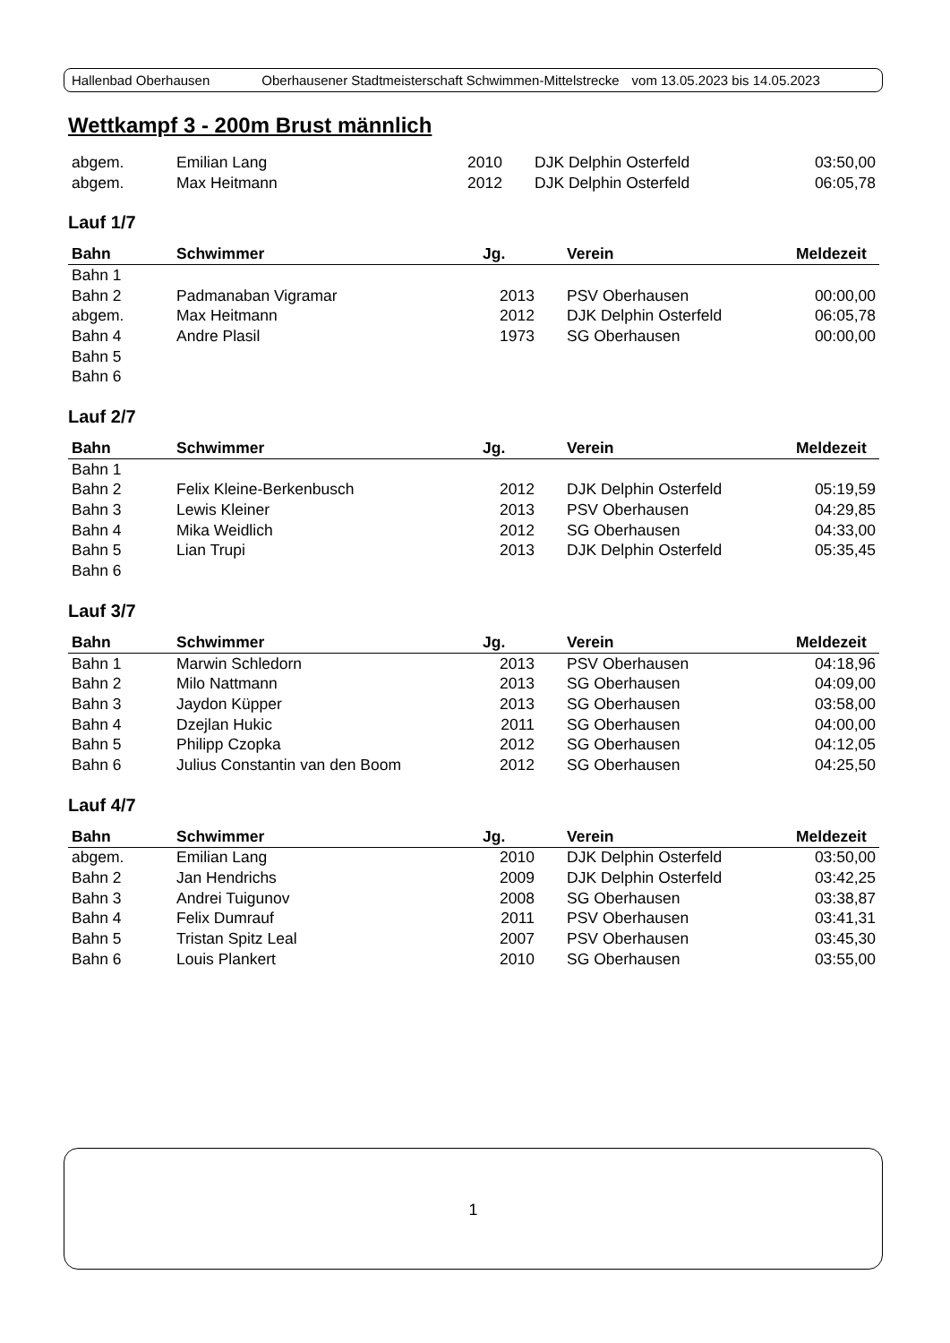Hallenbad Oberhausen Oberhausener Stadtmeisterschaft Schwimmen-Mittelstrecke vom 13.05.2023 bis 14.05.2023
Wettkampf 3 - 200m Brust männlich
| abgem. | Emilian Lang | 2010 | DJK Delphin Osterfeld | 03:50,00 |
| abgem. | Max Heitmann | 2012 | DJK Delphin Osterfeld | 06:05,78 |
Lauf 1/7
| Bahn | Schwimmer | Jg. | Verein | Meldezeit |
| --- | --- | --- | --- | --- |
| Bahn 1 | | | | |
| Bahn 2 | Padmanaban Vigramar | 2013 | PSV Oberhausen | 00:00,00 |
| abgem. | Max Heitmann | 2012 | DJK Delphin Osterfeld | 06:05,78 |
| Bahn 4 | Andre Plasil | 1973 | SG Oberhausen | 00:00,00 |
| Bahn 5 | | | | |
| Bahn 6 | | | | |
Lauf 2/7
| Bahn | Schwimmer | Jg. | Verein | Meldezeit |
| --- | --- | --- | --- | --- |
| Bahn 1 | | | | |
| Bahn 2 | Felix Kleine-Berkenbusch | 2012 | DJK Delphin Osterfeld | 05:19,59 |
| Bahn 3 | Lewis Kleiner | 2013 | PSV Oberhausen | 04:29,85 |
| Bahn 4 | Mika Weidlich | 2012 | SG Oberhausen | 04:33,00 |
| Bahn 5 | Lian Trupi | 2013 | DJK Delphin Osterfeld | 05:35,45 |
| Bahn 6 | | | | |
Lauf 3/7
| Bahn | Schwimmer | Jg. | Verein | Meldezeit |
| --- | --- | --- | --- | --- |
| Bahn 1 | Marwin Schledorn | 2013 | PSV Oberhausen | 04:18,96 |
| Bahn 2 | Milo Nattmann | 2013 | SG Oberhausen | 04:09,00 |
| Bahn 3 | Jaydon Küpper | 2013 | SG Oberhausen | 03:58,00 |
| Bahn 4 | Dzejlan Hukic | 2011 | SG Oberhausen | 04:00,00 |
| Bahn 5 | Philipp Czopka | 2012 | SG Oberhausen | 04:12,05 |
| Bahn 6 | Julius Constantin van den Boom | 2012 | SG Oberhausen | 04:25,50 |
Lauf 4/7
| Bahn | Schwimmer | Jg. | Verein | Meldezeit |
| --- | --- | --- | --- | --- |
| abgem. | Emilian Lang | 2010 | DJK Delphin Osterfeld | 03:50,00 |
| Bahn 2 | Jan Hendrichs | 2009 | DJK Delphin Osterfeld | 03:42,25 |
| Bahn 3 | Andrei Tuigunov | 2008 | SG Oberhausen | 03:38,87 |
| Bahn 4 | Felix Dumrauf | 2011 | PSV Oberhausen | 03:41,31 |
| Bahn 5 | Tristan Spitz Leal | 2007 | PSV Oberhausen | 03:45,30 |
| Bahn 6 | Louis Plankert | 2010 | SG Oberhausen | 03:55,00 |
1